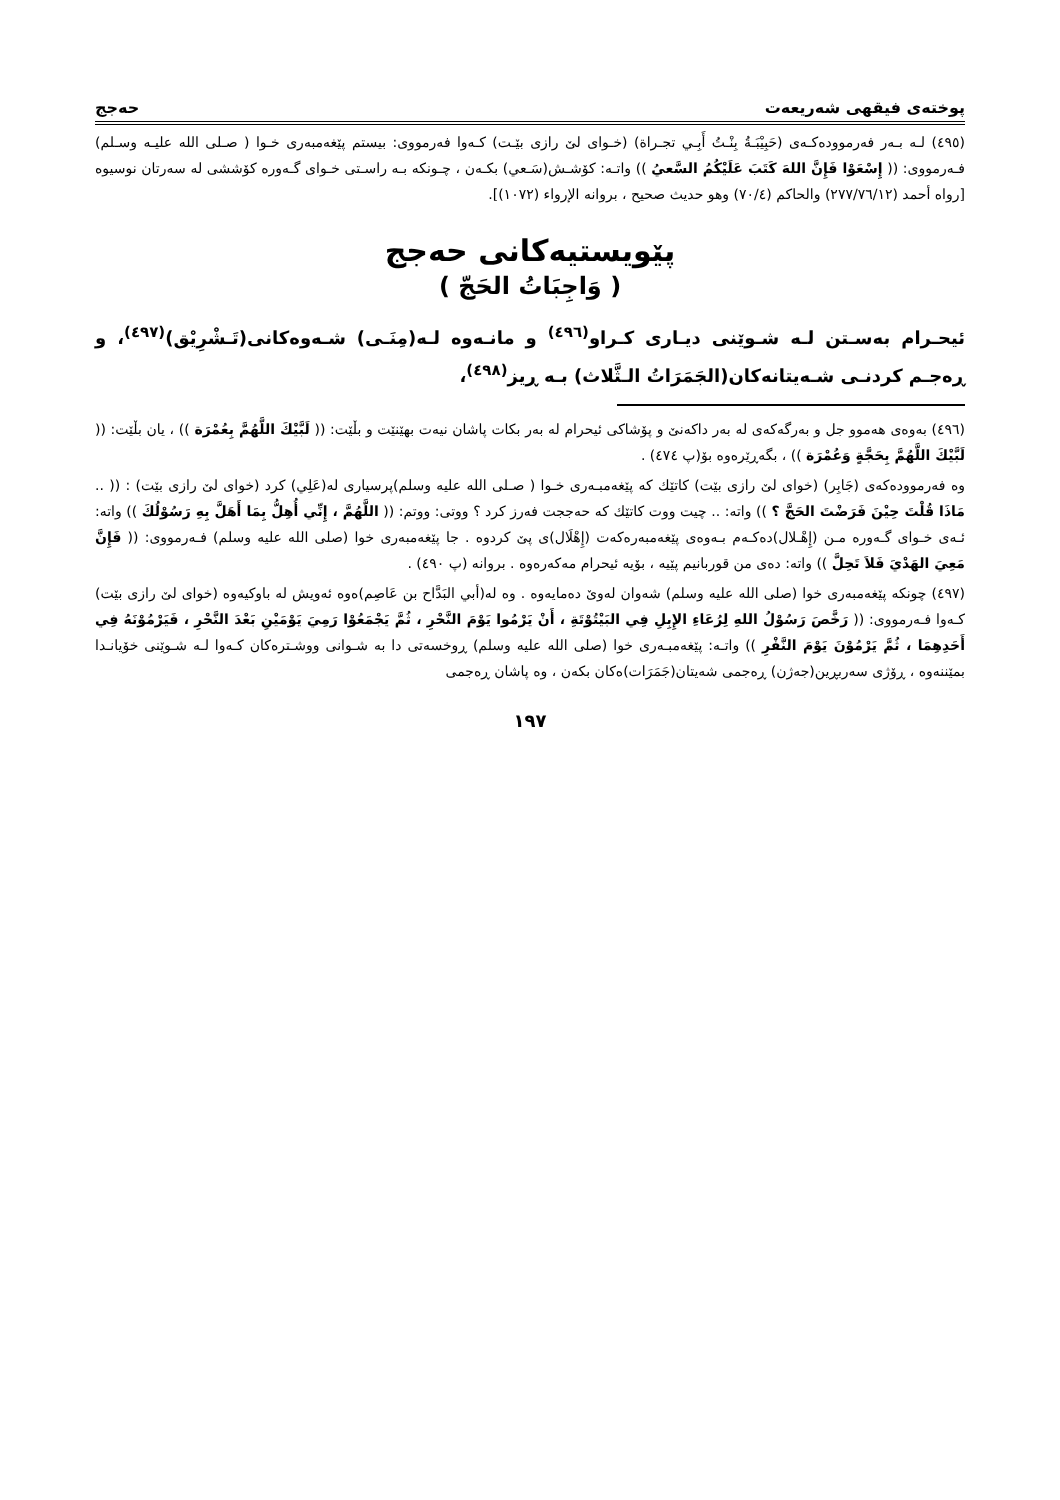پوختەی فیقهی شەریعەت حەجج
(٤٩٥) لـە بـەر فەرموودەکـەی (حَبِيْبَـةُ بِنْـتُ أَبِـي تجـراة) (خـوای لێ رازی بێـت) کـەوا فەرمووی: بیستم پێغەمبەری خـوا ( صـلی الله علیـه وسـلم) فـەرمووی: (( إِسْعَوْا فَإِنَّ اللهَ كَتَبَ عَلَيْكُمُ السَّعيُ )) واتـە: کۆشـش(سَـعي) بکـەن ، چـونکە بـە راسـتی خـوای گـەورە کۆششی لە سەرتان نوسیوە [رواه أحمد (٢٧٧/٧٦/١٢) والحاكم (٧٠/٤) وهو حديث صحيح ، بروانە الإرواء (١٠٧٢)].
پێویستیەکانی حەجج
( وَاجِبَاتُ الحَجّ )
ئیحـرام بەسـتن لـە شـوێنی دیـاری کـراو<sup>(٤٩٦)</sup> و مانـەوە لـە(مِنَـى) شـەوەکانی(تَـشْرِيْق)<sup>(٤٩٧)</sup>، و ڕەجـم کردنـی شـەیتانەکان(الجَمَرَاتُ الـثَّلاث) بـە ڕیز<sup>(٤٩٨)</sup>،
(٤٩٦) بەوەی هەموو جل و بەرگەکەی لە بەر داکەنێ و پۆشاکی ئیحرام لە بەر بکات پاشان نیەت بهێنێت و بڵێت: (( لَبَّيْكَ اللَّهُمَّ بِعُمْرَة )) ، یان بڵێت: (( لَبَّيْكَ اللَّهُمَّ بِحَجَّةٍ وَعُمْرَة )) ، بگەڕێرەوە بۆ(پ ٤٧٤) .
وە فەرموودەکەی (جَابِر) (خوای لێ رازی بێت) کاتێك کە پێغەمبـەری خـوا ( صـلی الله علیە وسلم)پرسیاری لە(عَلِي) کرد (خوای لێ رازی بێت) : (( .. مَاذَا قُلْتَ حِيْنَ فَرَضْتَ الحَجَّ ؟ )) واتە: .. چیت ووت کاتێك کە حەججت فەرز کرد ؟ ووتی: ووتم: (( اللَّهُمَّ ، إِنِّي أُهِلُّ بِمَا أَهَلَّ بِهِ رَسُوْلُكَ )) واتە: ئـەی خـوای گـەورە مـن (إِهْـلال)دەکـەم بـەوەی پێغەمبەرەکەت (إِهْلَال)ی پێ کردوە . جا پێغەمبەری خوا (صلی الله علیە وسلم) فـەرمووی: (( فَإِنَّ مَعِيَ الهَدْيَ فَلاَ تَحِلَّ )) واتە: دەی من قوربانیم پێیە ، بۆیە ئیحرام مەکەرەوە . بروانە (پ ٤٩٠) .
(٤٩٧) چونکە پێغەمبەری خوا (صلی الله علیە وسلم) شەوان لەوێ دەمایەوە . وە لە(أبي البَدَّاح بن عَاصِم)ەوە ئەویش لە باوکیەوە (خوای لێ رازی بێت) کـەوا فـەرمووی: (( رَخَّصَ رَسُوْلُ اللهِ لِرُعَاءِ الإِبِلِ فِي البَيْتُوْتَةِ ، أَنْ يَرْمُوا يَوْمَ النَّحْرِ ، ثُمَّ يَجْمَعُوْا رَمِيَ يَوْمَيْنِ بَعْدَ النَّحْرِ ، فَيَرْمُوْنَهُ فِي أَحَدِهِمَا ، ثُمَّ يَرْمُوْنَ يَوْمَ النَّفْرِ )) واتـە: پێغەمبـەری خوا (صلی الله علیە وسلم) ڕوخسەتی دا بە شـوانی ووشـترەکان کـەوا لـە شـوێنی خۆیانـدا بمێننەوە ، ڕۆژی سەربڕین(جەژن) ڕەجمی شەیتان(جَمَرَات)ەکان بکەن ، وە پاشان ڕەجمی
١٩٧